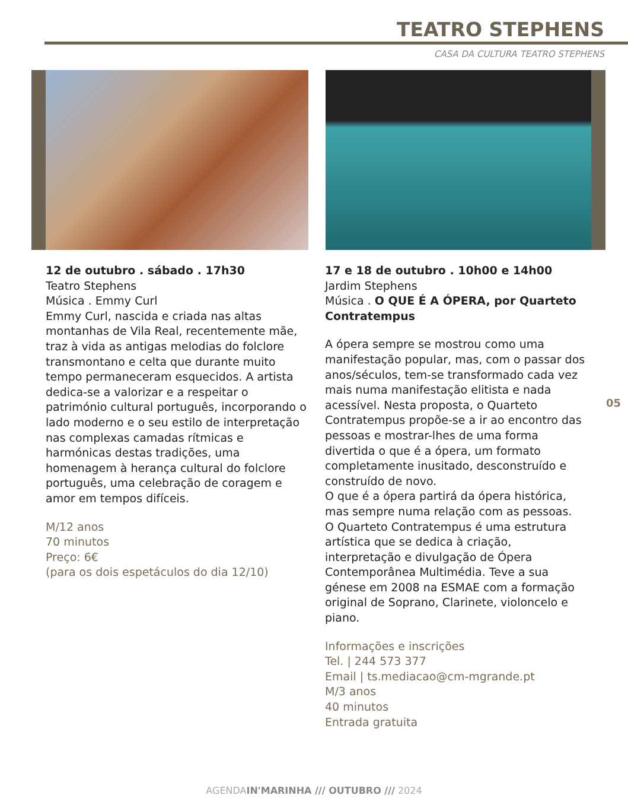TEATRO STEPHENS
CASA DA CULTURA TEATRO STEPHENS
12 de outubro . sábado . 17h30
Teatro Stephens
Música . Emmy Curl
Emmy Curl, nascida e criada nas altas montanhas de Vila Real, recentemente mãe, traz à vida as antigas melodias do folclore transmontano e celta que durante muito tempo permaneceram esquecidos. A artista dedica-se a valorizar e a respeitar o património cultural português, incorporando o lado moderno e o seu estilo de interpretação nas complexas camadas rítmicas e harmónicas destas tradições, uma homenagem à herança cultural do folclore português, uma celebração de coragem e amor em tempos difíceis.
M/12 anos
70 minutos
Preço: 6€
(para os dois espetáculos do dia 12/10)
17 e 18 de outubro . 10h00 e 14h00
Jardim Stephens
Música . O QUE É A ÓPERA, por Quarteto Contratempus
A ópera sempre se mostrou como uma manifestação popular, mas, com o passar dos anos/séculos, tem-se transformado cada vez mais numa manifestação elitista e nada acessível. Nesta proposta, o Quarteto Contratempus propõe-se a ir ao encontro das pessoas e mostrar-lhes de uma forma divertida o que é a ópera, um formato completamente inusitado, desconstruído e construído de novo.
O que é a ópera partirá da ópera histórica, mas sempre numa relação com as pessoas.
O Quarteto Contratempus é uma estrutura artística que se dedica à criação, interpretação e divulgação de Ópera Contemporânea Multimédia. Teve a sua génese em 2008 na ESMAE com a formação original de Soprano, Clarinete, violoncelo e piano.
Informações e inscrições
Tel. | 244 573 377
Email | ts.mediacao@cm-mgrande.pt
M/3 anos
40 minutos
Entrada gratuita
05
AGENDAIN'MARINHA /// OUTUBRO /// 2024